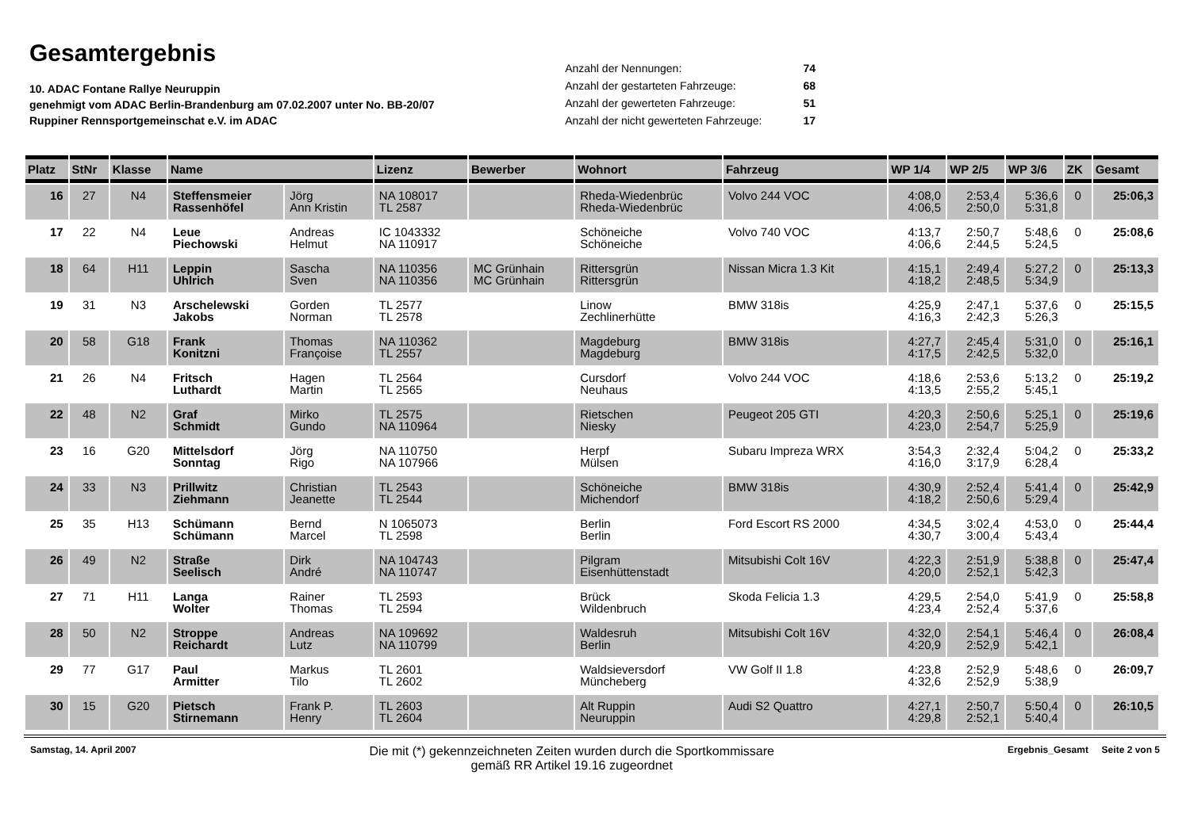Gesamtergebnis
10. ADAC Fontane Rallye Neuruppin
genehmigt vom ADAC Berlin-Brandenburg am 07.02.2007 unter No. BB-20/07
Ruppiner Rennsportgemeinschat e.V. im ADAC
| Anzahl der Nennungen: | 74 |
| Anzahl der gestarteten Fahrzeuge: | 68 |
| Anzahl der gewerteten Fahrzeuge: | 51 |
| Anzahl der nicht gewerteten Fahrzeuge: | 17 |
| Platz | StNr | Klasse | Name | | Lizenz | Bewerber | Wohnort | Fahrzeug | WP 1/4 | WP 2/5 | WP 3/6 | ZK | Gesamt |
| --- | --- | --- | --- | --- | --- | --- | --- | --- | --- | --- | --- | --- | --- |
| 16 | 27 | N4 | Steffensmeier Rassenhöfel | Jörg Ann Kristin | NA 108017 TL 2587 | | Rheda-Wiedenbrüc Rheda-Wiedenbrüc | Volvo 244 VOC | 4:08,0 4:06,5 | 2:53,4 2:50,0 | 5:36,6 5:31,8 | 0 | 25:06,3 |
| 17 | 22 | N4 | Leue Piechowski | Andreas Helmut | IC 1043332 NA 110917 | | Schöneiche Schöneiche | Volvo 740 VOC | 4:13,7 4:06,6 | 2:50,7 2:44,5 | 5:48,6 5:24,5 | 0 | 25:08,6 |
| 18 | 64 | H11 | Leppin Uhlrich | Sascha Sven | NA 110356 NA 110356 | MC Grünhain MC Grünhain | Rittersgrün Rittersgrün | Nissan Micra 1.3 Kit | 4:15,1 4:18,2 | 2:49,4 2:48,5 | 5:27,2 5:34,9 | 0 | 25:13,3 |
| 19 | 31 | N3 | Arschelewski Jakobs | Gorden Norman | TL 2577 TL 2578 | | Linow Zechlinerhütte | BMW 318is | 4:25,9 4:16,3 | 2:47,1 2:42,3 | 5:37,6 5:26,3 | 0 | 25:15,5 |
| 20 | 58 | G18 | Frank Konitzni | Thomas Françoise | NA 110362 TL 2557 | | Magdeburg Magdeburg | BMW 318is | 4:27,7 4:17,5 | 2:45,4 2:42,5 | 5:31,0 5:32,0 | 0 | 25:16,1 |
| 21 | 26 | N4 | Fritsch Luthardt | Hagen Martin | TL 2564 TL 2565 | | Cursdorf Neuhaus | Volvo 244 VOC | 4:18,6 4:13,5 | 2:53,6 2:55,2 | 5:13,2 5:45,1 | 0 | 25:19,2 |
| 22 | 48 | N2 | Graf Schmidt | Mirko Gundo | TL 2575 NA 110964 | | Rietschen Niesky | Peugeot 205 GTI | 4:20,3 4:23,0 | 2:50,6 2:54,7 | 5:25,1 5:25,9 | 0 | 25:19,6 |
| 23 | 16 | G20 | Mittelsdorf Sonntag | Jörg Rigo | NA 110750 NA 107966 | | Herpf Mülsen | Subaru Impreza WRX | 3:54,3 4:16,0 | 2:32,4 3:17,9 | 5:04,2 6:28,4 | 0 | 25:33,2 |
| 24 | 33 | N3 | Prillwitz Ziehmann | Christian Jeanette | TL 2543 TL 2544 | | Schöneiche Michendorf | BMW 318is | 4:30,9 4:18,2 | 2:52,4 2:50,6 | 5:41,4 5:29,4 | 0 | 25:42,9 |
| 25 | 35 | H13 | Schümann Schümann | Bernd Marcel | N 1065073 TL 2598 | | Berlin Berlin | Ford Escort RS 2000 | 4:34,5 4:30,7 | 3:02,4 3:00,4 | 4:53,0 5:43,4 | 0 | 25:44,4 |
| 26 | 49 | N2 | Straße Seelisch | Dirk André | NA 104743 NA 110747 | | Pilgram Eisenhüttenstadt | Mitsubishi Colt 16V | 4:22,3 4:20,0 | 2:51,9 2:52,1 | 5:38,8 5:42,3 | 0 | 25:47,4 |
| 27 | 71 | H11 | Langa Wolter | Rainer Thomas | TL 2593 TL 2594 | | Brück Wildenbruch | Skoda Felicia 1.3 | 4:29,5 4:23,4 | 2:54,0 2:52,4 | 5:41,9 5:37,6 | 0 | 25:58,8 |
| 28 | 50 | N2 | Stroppe Reichardt | Andreas Lutz | NA 109692 NA 110799 | | Waldesruh Berlin | Mitsubishi Colt 16V | 4:32,0 4:20,9 | 2:54,1 2:52,9 | 5:46,4 5:42,1 | 0 | 26:08,4 |
| 29 | 77 | G17 | Paul Armitter | Markus Tilo | TL 2601 TL 2602 | | Waldsieversdorf Müncheberg | VW Golf II 1.8 | 4:23,8 4:32,6 | 2:52,9 2:52,9 | 5:48,6 5:38,9 | 0 | 26:09,7 |
| 30 | 15 | G20 | Pietsch Stirnemann | Frank P. Henry | TL 2603 TL 2604 | | Alt Ruppin Neuruppin | Audi S2 Quattro | 4:27,1 4:29,8 | 2:50,7 2:52,1 | 5:50,4 5:40,4 | 0 | 26:10,5 |
Samstag, 14. April 2007
Die mit (*) gekennzeichneten Zeiten wurden durch die Sportkommissare
gemäß RR Artikel 19.16 zugeordnet
Ergebnis_Gesamt Seite 2 von 5